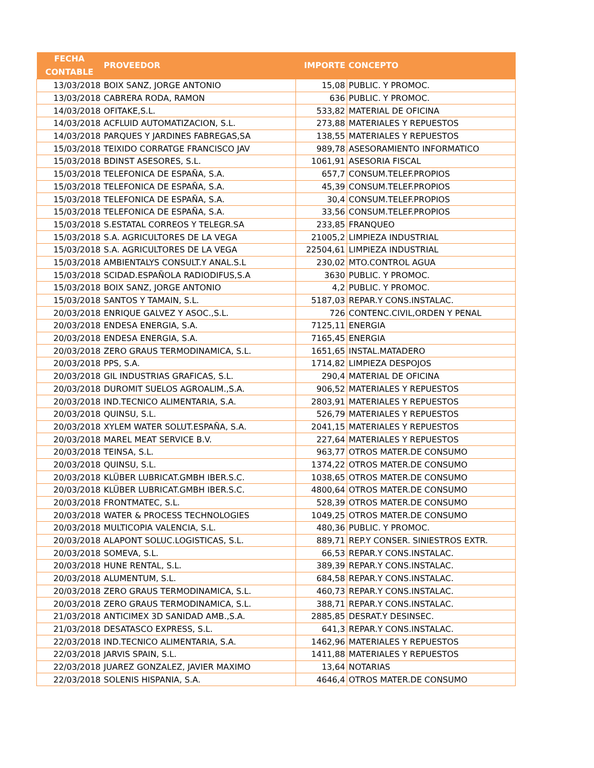| FECHA CONTABLE | PROVEEDOR | IMPORTE | CONCEPTO |
| --- | --- | --- | --- |
| 13/03/2018 | BOIX SANZ, JORGE ANTONIO | 15,08 | PUBLIC. Y PROMOC. |
| 13/03/2018 | CABRERA RODA, RAMON | 636 | PUBLIC. Y PROMOC. |
| 14/03/2018 | OFITAKE,S.L. | 533,82 | MATERIAL DE OFICINA |
| 14/03/2018 | ACFLUID AUTOMATIZACION, S.L. | 273,88 | MATERIALES Y REPUESTOS |
| 14/03/2018 | PARQUES Y JARDINES FABREGAS,SA | 138,55 | MATERIALES Y REPUESTOS |
| 15/03/2018 | TEIXIDO CORRATGE FRANCISCO JAV | 989,78 | ASESORAMIENTO INFORMATICO |
| 15/03/2018 | BDINST ASESORES, S.L. | 1061,91 | ASESORIA FISCAL |
| 15/03/2018 | TELEFONICA DE ESPAÑA, S.A. | 657,7 | CONSUM.TELEF.PROPIOS |
| 15/03/2018 | TELEFONICA DE ESPAÑA, S.A. | 45,39 | CONSUM.TELEF.PROPIOS |
| 15/03/2018 | TELEFONICA DE ESPAÑA, S.A. | 30,4 | CONSUM.TELEF.PROPIOS |
| 15/03/2018 | TELEFONICA DE ESPAÑA, S.A. | 33,56 | CONSUM.TELEF.PROPIOS |
| 15/03/2018 | S.ESTATAL CORREOS Y TELEGR.SA | 233,85 | FRANQUEO |
| 15/03/2018 | S.A. AGRICULTORES DE LA VEGA | 21005,2 | LIMPIEZA INDUSTRIAL |
| 15/03/2018 | S.A. AGRICULTORES DE LA VEGA | 22504,61 | LIMPIEZA INDUSTRIAL |
| 15/03/2018 | AMBIENTALYS CONSULT.Y ANAL.S.L | 230,02 | MTO.CONTROL AGUA |
| 15/03/2018 | SCIDAD.ESPAÑOLA RADIODIFUS,S.A | 3630 | PUBLIC. Y PROMOC. |
| 15/03/2018 | BOIX SANZ, JORGE ANTONIO | 4,2 | PUBLIC. Y PROMOC. |
| 15/03/2018 | SANTOS Y TAMAIN, S.L. | 5187,03 | REPAR.Y CONS.INSTALAC. |
| 20/03/2018 | ENRIQUE GALVEZ Y ASOC.,S.L. | 726 | CONTENC.CIVIL,ORDEN Y PENAL |
| 20/03/2018 | ENDESA ENERGIA, S.A. | 7125,11 | ENERGIA |
| 20/03/2018 | ENDESA ENERGIA, S.A. | 7165,45 | ENERGIA |
| 20/03/2018 | ZERO GRAUS TERMODINAMICA, S.L. | 1651,65 | INSTAL.MATADERO |
| 20/03/2018 | PPS, S.A. | 1714,82 | LIMPIEZA DESPOJOS |
| 20/03/2018 | GIL INDUSTRIAS GRAFICAS, S.L. | 290,4 | MATERIAL DE OFICINA |
| 20/03/2018 | DUROMIT SUELOS AGROALIM.,S.A. | 906,52 | MATERIALES Y REPUESTOS |
| 20/03/2018 | IND.TECNICO ALIMENTARIA, S.A. | 2803,91 | MATERIALES Y REPUESTOS |
| 20/03/2018 | QUINSU, S.L. | 526,79 | MATERIALES Y REPUESTOS |
| 20/03/2018 | XYLEM WATER SOLUT.ESPAÑA, S.A. | 2041,15 | MATERIALES Y REPUESTOS |
| 20/03/2018 | MAREL MEAT SERVICE B.V. | 227,64 | MATERIALES Y REPUESTOS |
| 20/03/2018 | TEINSA, S.L. | 963,77 | OTROS MATER.DE CONSUMO |
| 20/03/2018 | QUINSU, S.L. | 1374,22 | OTROS MATER.DE CONSUMO |
| 20/03/2018 | KLÜBER LUBRICAT.GMBH IBER.S.C. | 1038,65 | OTROS MATER.DE CONSUMO |
| 20/03/2018 | KLÜBER LUBRICAT.GMBH IBER.S.C. | 4800,64 | OTROS MATER.DE CONSUMO |
| 20/03/2018 | FRONTMATEC, S.L. | 528,39 | OTROS MATER.DE CONSUMO |
| 20/03/2018 | WATER & PROCESS TECHNOLOGIES | 1049,25 | OTROS MATER.DE CONSUMO |
| 20/03/2018 | MULTICOPIA VALENCIA, S.L. | 480,36 | PUBLIC. Y PROMOC. |
| 20/03/2018 | ALAPONT SOLUC.LOGISTICAS, S.L. | 889,71 | REP.Y CONSER. SINIESTROS EXTR. |
| 20/03/2018 | SOMEVA, S.L. | 66,53 | REPAR.Y CONS.INSTALAC. |
| 20/03/2018 | HUNE RENTAL, S.L. | 389,39 | REPAR.Y CONS.INSTALAC. |
| 20/03/2018 | ALUMENTUM, S.L. | 684,58 | REPAR.Y CONS.INSTALAC. |
| 20/03/2018 | ZERO GRAUS TERMODINAMICA, S.L. | 460,73 | REPAR.Y CONS.INSTALAC. |
| 20/03/2018 | ZERO GRAUS TERMODINAMICA, S.L. | 388,71 | REPAR.Y CONS.INSTALAC. |
| 21/03/2018 | ANTICIMEX 3D SANIDAD AMB.,S.A. | 2885,85 | DESRAT.Y DESINSEC. |
| 21/03/2018 | DESATASCO EXPRESS, S.L. | 641,3 | REPAR.Y CONS.INSTALAC. |
| 22/03/2018 | IND.TECNICO ALIMENTARIA, S.A. | 1462,96 | MATERIALES Y REPUESTOS |
| 22/03/2018 | JARVIS SPAIN, S.L. | 1411,88 | MATERIALES Y REPUESTOS |
| 22/03/2018 | JUAREZ GONZALEZ, JAVIER MAXIMO | 13,64 | NOTARIAS |
| 22/03/2018 | SOLENIS HISPANIA, S.A. | 4646,4 | OTROS MATER.DE CONSUMO |